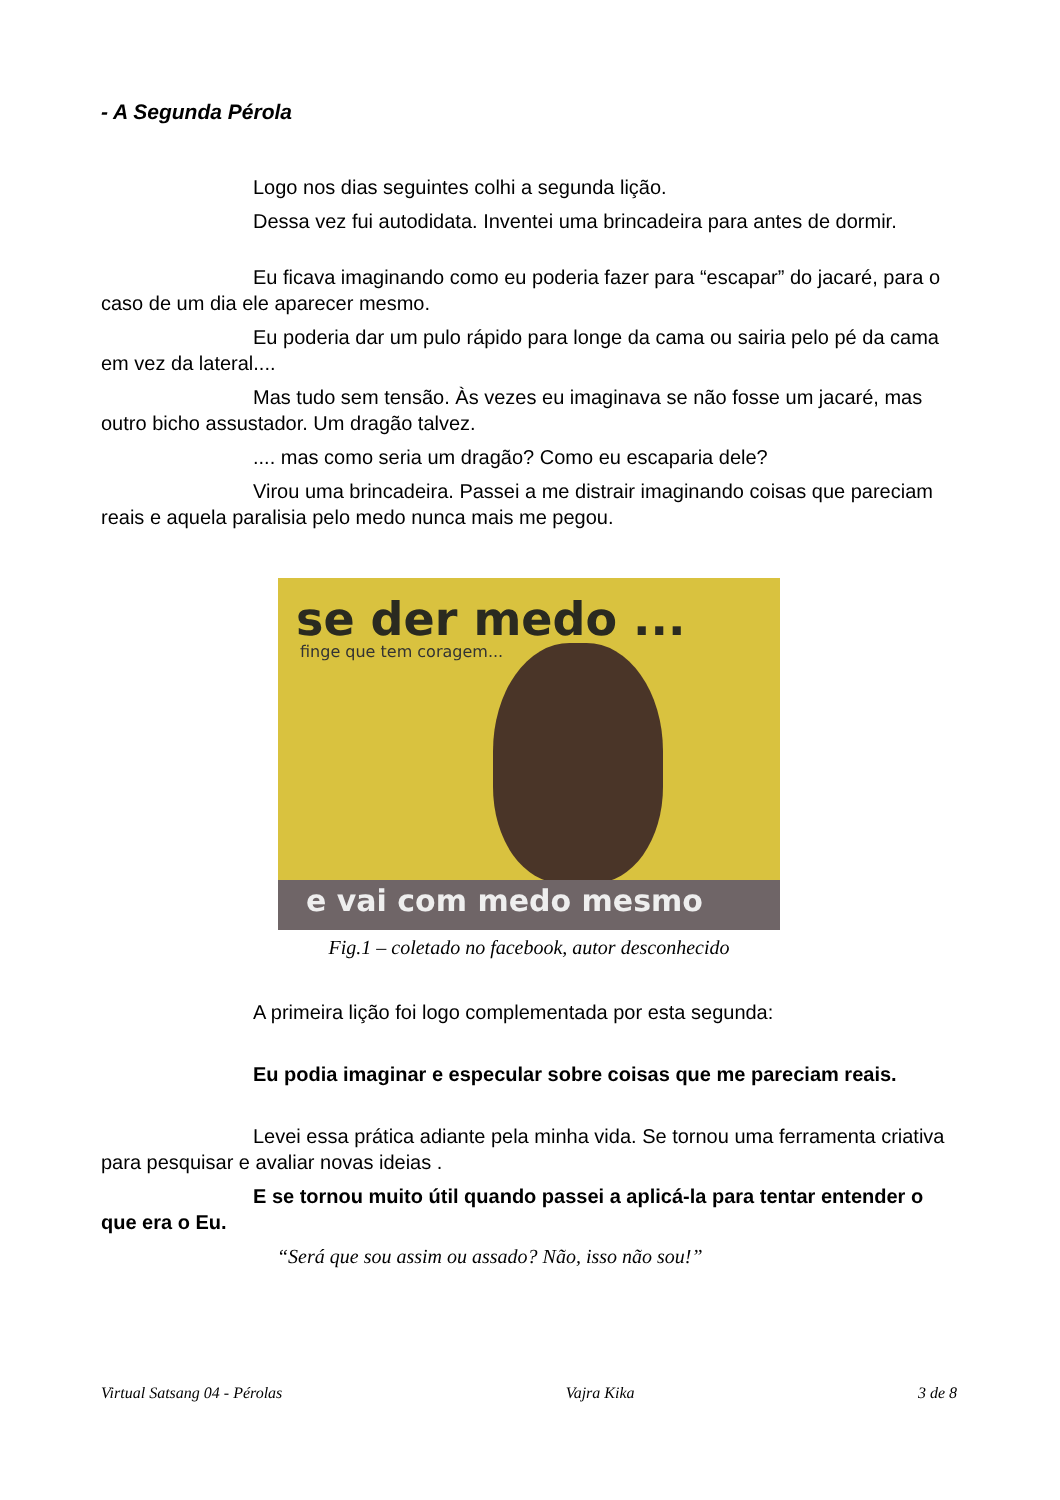- A Segunda Pérola
Logo nos dias seguintes colhi a segunda lição.
Dessa vez fui autodidata. Inventei uma brincadeira para antes de dormir.
Eu ficava imaginando como eu poderia fazer para “escapar” do jacaré, para o caso de um dia ele aparecer mesmo.
Eu poderia dar um pulo rápido para longe da cama ou sairia pelo pé da cama em vez da lateral....
Mas tudo sem tensão. Às vezes eu imaginava se não fosse um jacaré, mas outro bicho assustador. Um dragão talvez.
.... mas como seria um dragão? Como eu escaparia dele?
Virou uma brincadeira. Passei a me distrair imaginando coisas que pareciam reais e aquela paralisia pelo medo nunca mais me pegou.
se der medo ...
finge que tem coragem...
e vai com medo mesmo
Fig.1 – coletado no facebook, autor desconhecido
A primeira lição foi logo complementada por esta segunda:
Eu podia imaginar e especular sobre coisas que me pareciam reais.
Levei essa prática adiante pela minha vida. Se tornou uma ferramenta criativa para pesquisar e avaliar novas ideias .
E se tornou muito útil quando passei a aplicá-la para tentar entender o que era o Eu.
“Será que sou assim ou assado? Não, isso não sou!”
Virtual Satsang 04 - Pérolas Vajra Kika 3 de 8